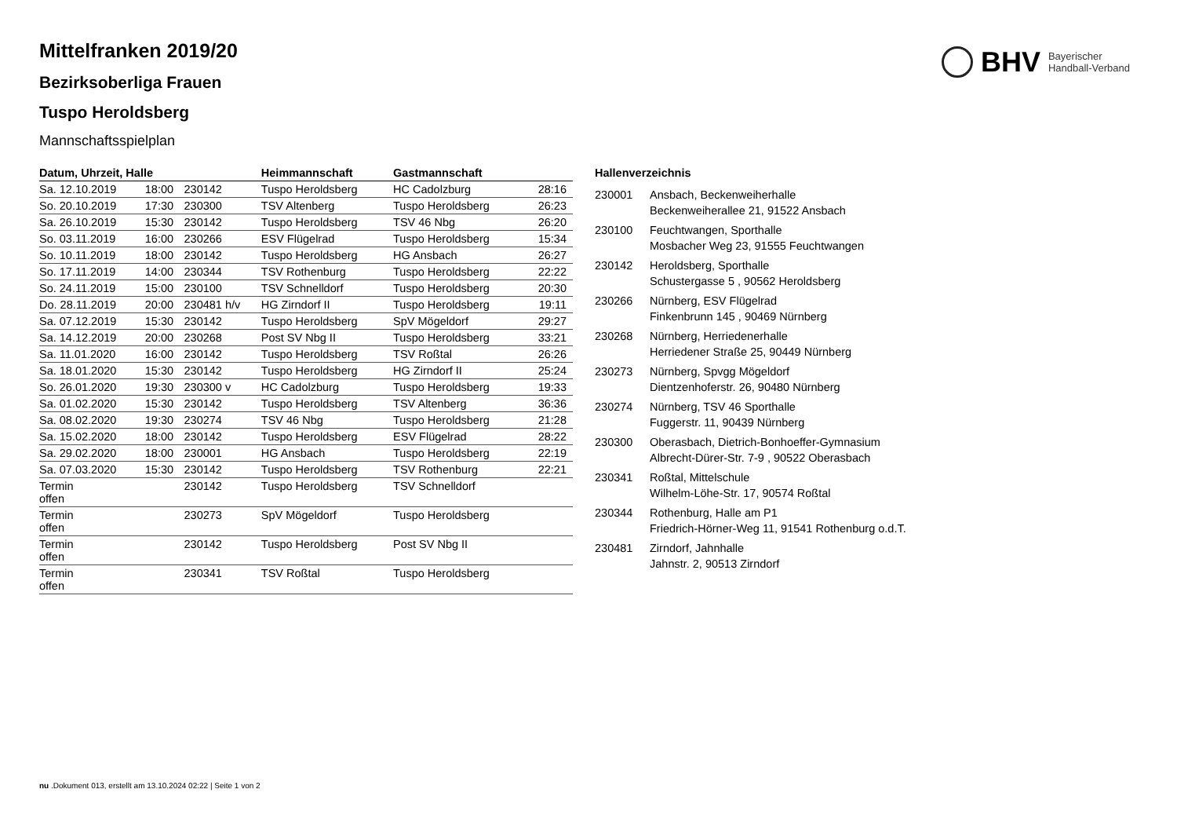BHV
Bayerischer
Handball-Verband
Mittelfranken 2019/20
Bezirksoberliga Frauen
Tuspo Heroldsberg
Mannschaftsspielplan
| Datum, Uhrzeit, Halle | | | Heimmannschaft | Gastmannschaft | |
| --- | --- | --- | --- | --- | --- |
| Sa. 12.10.2019 | 18:00 | 230142 | Tuspo Heroldsberg | HC Cadolzburg | 28:16 |
| So. 20.10.2019 | 17:30 | 230300 | TSV Altenberg | Tuspo Heroldsberg | 26:23 |
| Sa. 26.10.2019 | 15:30 | 230142 | Tuspo Heroldsberg | TSV 46 Nbg | 26:20 |
| So. 03.11.2019 | 16:00 | 230266 | ESV Flügelrad | Tuspo Heroldsberg | 15:34 |
| So. 10.11.2019 | 18:00 | 230142 | Tuspo Heroldsberg | HG Ansbach | 26:27 |
| So. 17.11.2019 | 14:00 | 230344 | TSV Rothenburg | Tuspo Heroldsberg | 22:22 |
| So. 24.11.2019 | 15:00 | 230100 | TSV Schnelldorf | Tuspo Heroldsberg | 20:30 |
| Do. 28.11.2019 | 20:00 | 230481 h/v | HG Zirndorf II | Tuspo Heroldsberg | 19:11 |
| Sa. 07.12.2019 | 15:30 | 230142 | Tuspo Heroldsberg | SpV Mögeldorf | 29:27 |
| Sa. 14.12.2019 | 20:00 | 230268 | Post SV Nbg II | Tuspo Heroldsberg | 33:21 |
| Sa. 11.01.2020 | 16:00 | 230142 | Tuspo Heroldsberg | TSV Roßtal | 26:26 |
| Sa. 18.01.2020 | 15:30 | 230142 | Tuspo Heroldsberg | HG Zirndorf II | 25:24 |
| So. 26.01.2020 | 19:30 | 230300 v | HC Cadolzburg | Tuspo Heroldsberg | 19:33 |
| Sa. 01.02.2020 | 15:30 | 230142 | Tuspo Heroldsberg | TSV Altenberg | 36:36 |
| Sa. 08.02.2020 | 19:30 | 230274 | TSV 46 Nbg | Tuspo Heroldsberg | 21:28 |
| Sa. 15.02.2020 | 18:00 | 230142 | Tuspo Heroldsberg | ESV Flügelrad | 28:22 |
| Sa. 29.02.2020 | 18:00 | 230001 | HG Ansbach | Tuspo Heroldsberg | 22:19 |
| Sa. 07.03.2020 | 15:30 | 230142 | Tuspo Heroldsberg | TSV Rothenburg | 22:21 |
| Termin offen | | 230142 | Tuspo Heroldsberg | TSV Schnelldorf | |
| Termin offen | | 230273 | SpV Mögeldorf | Tuspo Heroldsberg | |
| Termin offen | | 230142 | Tuspo Heroldsberg | Post SV Nbg II | |
| Termin offen | | 230341 | TSV Roßtal | Tuspo Heroldsberg | |
Hallenverzeichnis
| 230001 | Ansbach, Beckenweiherhalle Beckenweiherallee 21, 91522 Ansbach |
| 230100 | Feuchtwangen, Sporthalle Mosbacher Weg 23, 91555 Feuchtwangen |
| 230142 | Heroldsberg, Sporthalle Schustergasse 5 , 90562 Heroldsberg |
| 230266 | Nürnberg, ESV Flügelrad Finkenbrunn 145 , 90469 Nürnberg |
| 230268 | Nürnberg, Herriedenerhalle Herriedener Straße 25, 90449 Nürnberg |
| 230273 | Nürnberg, Spvgg Mögeldorf Dientzenhoferstr. 26, 90480 Nürnberg |
| 230274 | Nürnberg, TSV 46 Sporthalle Fuggerstr. 11, 90439 Nürnberg |
| 230300 | Oberasbach, Dietrich-Bonhoeffer-Gymnasium Albrecht-Dürer-Str. 7-9 , 90522 Oberasbach |
| 230341 | Roßtal, Mittelschule Wilhelm-Löhe-Str. 17, 90574 Roßtal |
| 230344 | Rothenburg, Halle am P1 Friedrich-Hörner-Weg 11, 91541 Rothenburg o.d.T. |
| 230481 | Zirndorf, Jahnhalle Jahnstr. 2, 90513 Zirndorf |
nu .Dokument 013, erstellt am 13.10.2024 02:22 | Seite 1 von 2